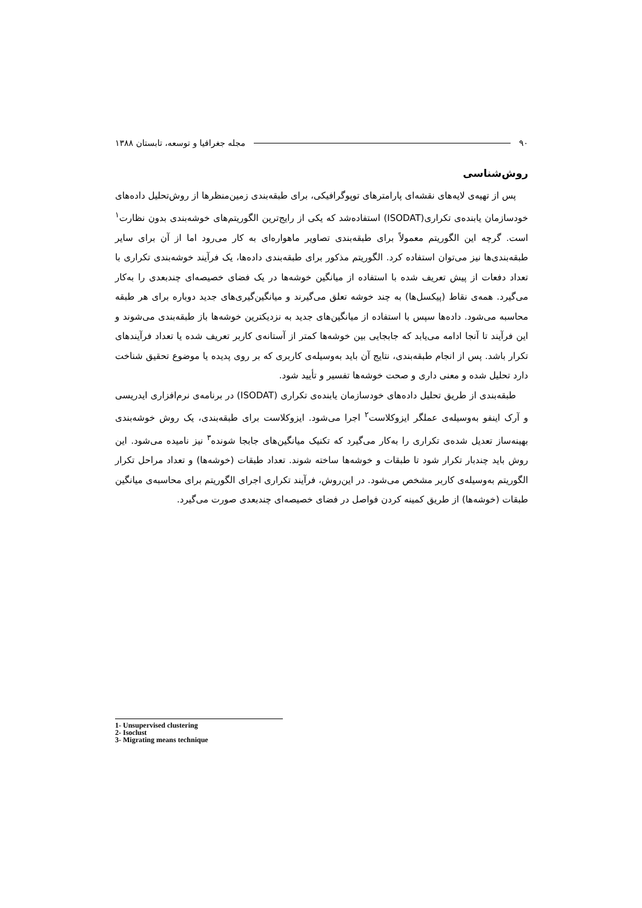۹۰ مجله جغرافیا و توسعه، تابستان ۱۳۸۸
روش‌شناسی
پس از تهیه‌ی لایه‌های نقشه‌ای پارامترهای توپوگرافیکی، برای طبقه‌بندی زمین‌منظرها از روش‌تحلیل داده‌های خودسازمان یابنده‌ی تکراری(ISODAT) استفاده‌شد که یکی از رایج‌ترین الگوریتم‌های خوشه‌بندی بدون نظارت<sup>۱</sup> است. گرچه این الگوریتم معمولاً برای طبقه‌بندی تصاویر ماهواره‌ای به کار می‌رود اما از آن برای سایر طبقه‌بندی‌ها نیز می‌توان استفاده کرد. الگوریتم مذکور برای طبقه‌بندی داده‌ها، یک فرآیند خوشه‌بندی تکراری با تعداد دفعات از پیش تعریف شده با استفاده از میانگین خوشه‌ها در یک فضای خصیصه‌ای چندبعدی را به‌کار می‌گیرد. همه‌ی نقاط (پیکسل‌ها) به چند خوشه تعلق می‌گیرند و میانگین‌گیری‌های جدید دوباره برای هر طبقه محاسبه می‌شود. داده‌ها سپس با استفاده از میانگین‌های جدید به نزدیکترین خوشه‌ها باز طبقه‌بندی می‌شوند و این فرآیند تا آنجا ادامه می‌یابد که جابجایی بین خوشه‌ها کمتر از آستانه‌ی کاربر تعریف شده یا تعداد فرآیندهای تکرار باشد. پس از انجام طبقه‌بندی، نتایج آن باید به‌وسیله‌ی کاربری که بر روی پدیده یا موضوع تحقیق شناخت دارد تحلیل شده و معنی داری و صحت خوشه‌ها تفسیر و تأیید شود.
طبقه‌بندی از طریق تحلیل داده‌های خودسازمان یابنده‌ی تکراری (ISODAT) در برنامه‌ی نرم‌افزاری ایدریسی و آرک اینفو به‌وسیله‌ی عملگر ایزوکلاست<sup>۲</sup> اجرا می‌شود. ایزوکلاست برای طبقه‌بندی، یک روش خوشه‌بندی بهینه‌ساز تعدیل شده‌ی تکراری را به‌کار می‌گیرد که تکنیک میانگین‌های جابجا شونده<sup>۳</sup> نیز نامیده می‌شود. این روش باید چندبار تکرار شود تا طبقات و خوشه‌ها ساخته شوند. تعداد طبقات (خوشه‌ها) و تعداد مراحل تکرار الگوریتم به‌وسیله‌ی کاربر مشخص می‌شود. در این‌روش، فرآیند تکراری اجرای الگوریتم برای محاسبه‌ی میانگین طبقات (خوشه‌ها) از طریق کمینه کردن فواصل در فضای خصیصه‌ای چندبعدی صورت می‌گیرد.
1- Unsupervised clustering
2- Isoclust
3- Migrating means technique